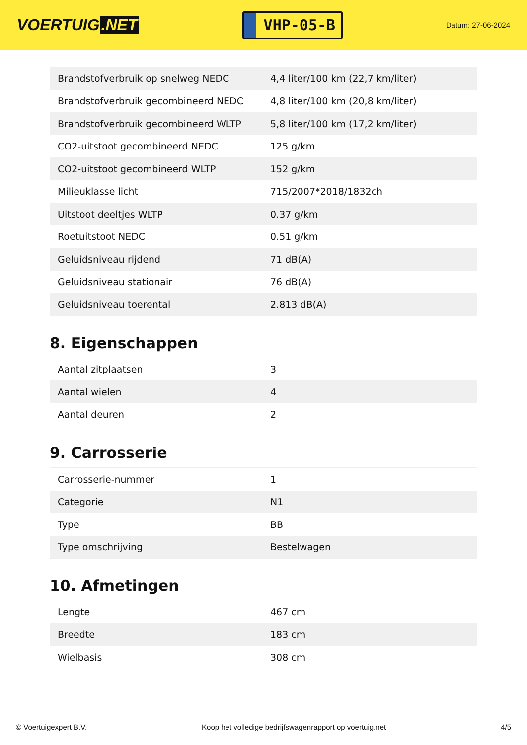VOERTUIG.NET
VHP-05-B
Datum: 27-06-2024
| Brandstofverbruik op snelweg NEDC | 4,4 liter/100 km (22,7 km/liter) |
| Brandstofverbruik gecombineerd NEDC | 4,8 liter/100 km (20,8 km/liter) |
| Brandstofverbruik gecombineerd WLTP | 5,8 liter/100 km (17,2 km/liter) |
| CO2-uitstoot gecombineerd NEDC | 125 g/km |
| CO2-uitstoot gecombineerd WLTP | 152 g/km |
| Milieuklasse licht | 715/2007*2018/1832ch |
| Uitstoot deeltjes WLTP | 0.37 g/km |
| Roetuitstoot NEDC | 0.51 g/km |
| Geluidsniveau rijdend | 71 dB(A) |
| Geluidsniveau stationair | 76 dB(A) |
| Geluidsniveau toerental | 2.813 dB(A) |
8. Eigenschappen
| Aantal zitplaatsen | 3 |
| Aantal wielen | 4 |
| Aantal deuren | 2 |
9. Carrosserie
| Carrosserie-nummer | 1 |
| Categorie | N1 |
| Type | BB |
| Type omschrijving | Bestelwagen |
10. Afmetingen
| Lengte | 467 cm |
| Breedte | 183 cm |
| Wielbasis | 308 cm |
© Voertuigexpert B.V. Koop het volledige bedrijfswagenrapport op voertuig.net 4/5